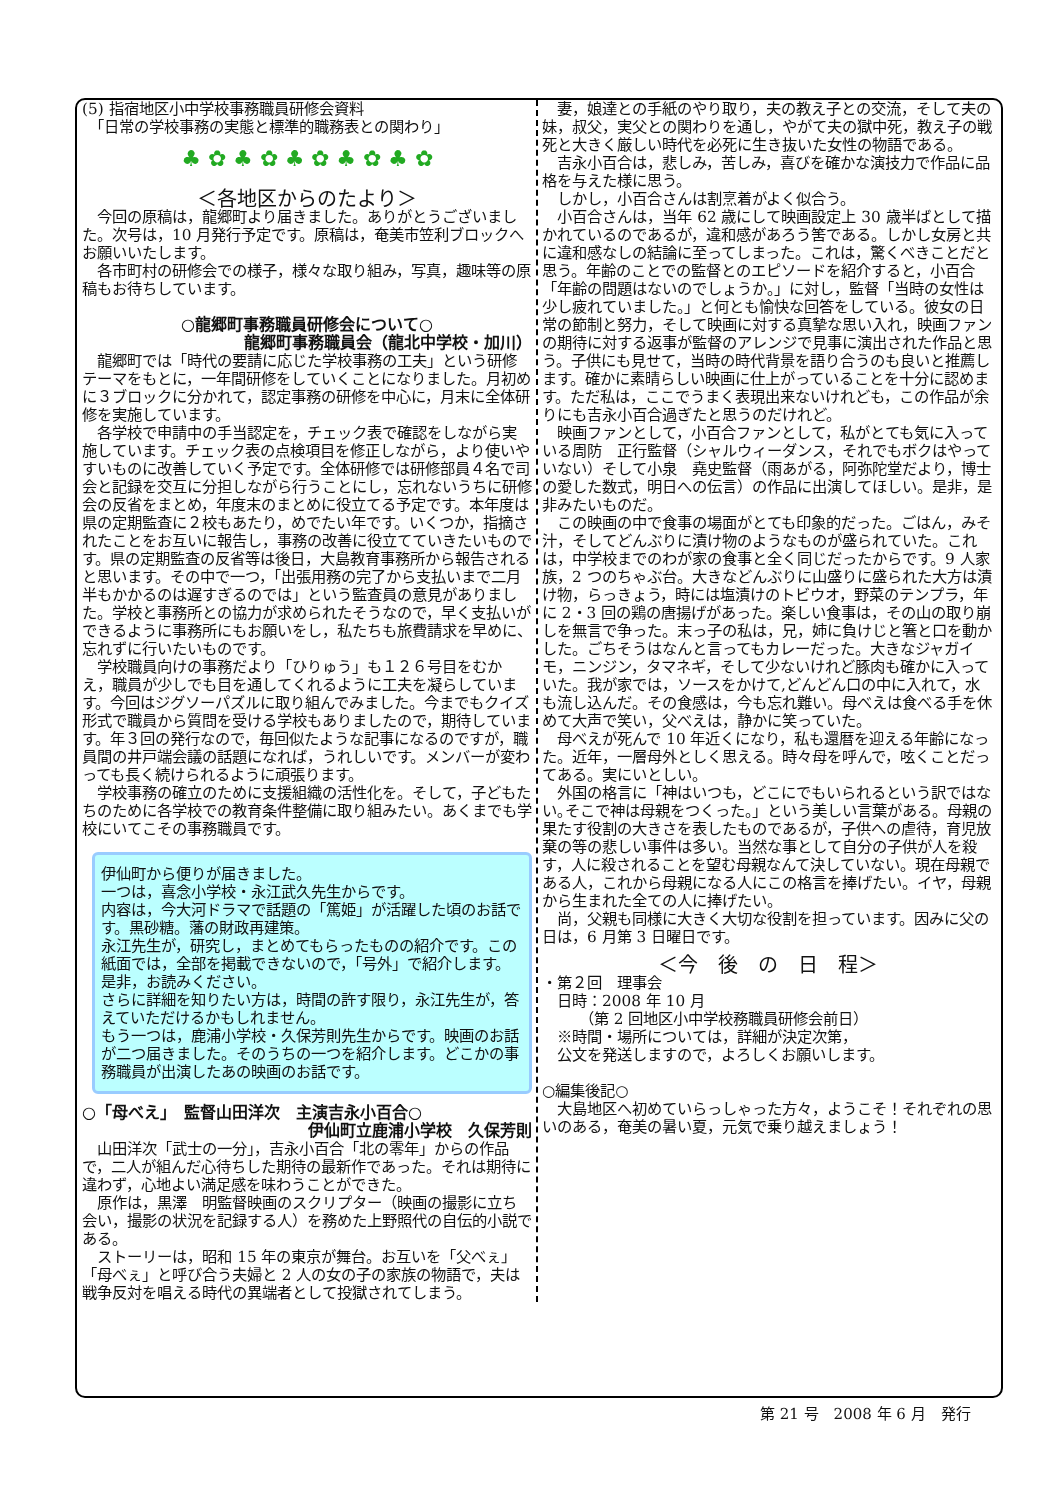(5) 指宿地区小中学校事務職員研修会資料
　「日常の学校事務の実態と標準的職務表との関わり」
♣ ✿ ♣ ✿ ♣ ✿ ♣ ✿ ♣ ✿
＜各地区からのたより＞
今回の原稿は，龍郷町より届きました。ありがとうございました。次号は，10 月発行予定です。原稿は，奄美市笠利ブロックへお願いいたします。
各市町村の研修会での様子，様々な取り組み，写真，趣味等の原稿もお待ちしています。
○龍郷町事務職員研修会について○
龍郷町事務職員会（龍北中学校・加川）
龍郷町では「時代の要請に応じた学校事務の工夫」という研修テーマをもとに，一年間研修をしていくことになりました。月初めに３ブロックに分かれて，認定事務の研修を中心に，月末に全体研修を実施しています。
各学校で申請中の手当認定を，チェック表で確認をしながら実施しています。チェック表の点検項目を修正しながら，より使いやすいものに改善していく予定です。全体研修では研修部員４名で司会と記録を交互に分担しながら行うことにし，忘れないうちに研修会の反省をまとめ，年度末のまとめに役立てる予定です。本年度は県の定期監査に２校もあたり，めでたい年です。いくつか，指摘されたことをお互いに報告し，事務の改善に役立てていきたいものです。県の定期監査の反省等は後日，大島教育事務所から報告されると思います。その中で一つ，「出張用務の完了から支払いまで二月半もかかるのは遅すぎるのでは」という監査員の意見がありました。学校と事務所との協力が求められたそうなので，早く支払いができるように事務所にもお願いをし，私たちも旅費請求を早めに、忘れずに行いたいものです。
学校職員向けの事務だより「ひりゅう」も１２６号目をむかえ，職員が少しでも目を通してくれるように工夫を凝らしています。今回はジグソーパズルに取り組んでみました。今までもクイズ形式で職員から質問を受ける学校もありましたので，期待しています。年３回の発行なので，毎回似たような記事になるのですが，職員間の井戸端会議の話題になれば，うれしいです。メンバーが変わっても長く続けられるように頑張ります。
学校事務の確立のために支援組織の活性化を。そして，子どもたちのために各学校での教育条件整備に取り組みたい。あくまでも学校にいてこその事務職員です。
伊仙町から便りが届きました。
一つは，喜念小学校・永江武久先生からです。
内容は，今大河ドラマで話題の「篤姫」が活躍した頃のお話です。黒砂糖。藩の財政再建策。
永江先生が，研究し，まとめてもらったものの紹介です。この紙面では，全部を掲載できないので，「号外」で紹介します。是非，お読みください。
さらに詳細を知りたい方は，時間の許す限り，永江先生が，答えていただけるかもしれません。
もう一つは，鹿浦小学校・久保芳則先生からです。映画のお話が二つ届きました。そのうちの一つを紹介します。どこかの事務職員が出演したあの映画のお話です。
○「母べえ」　監督山田洋次　主演吉永小百合○
伊仙町立鹿浦小学校　久保芳則
山田洋次「武士の一分」，吉永小百合「北の零年」からの作品で，二人が組んだ心待ちした期待の最新作であった。それは期待に違わず，心地よい満足感を味わうことができた。
原作は，黒澤　明監督映画のスクリプター（映画の撮影に立ち会い，撮影の状況を記録する人）を務めた上野照代の自伝的小説である。
ストーリーは，昭和 15 年の東京が舞台。お互いを「父べぇ」「母べぇ」と呼び合う夫婦と 2 人の女の子の家族の物語で，夫は戦争反対を唱える時代の異端者として投獄されてしまう。
妻，娘達との手紙のやり取り，夫の教え子との交流，そして夫の妹，叔父，実父との関わりを通し，やがて夫の獄中死，教え子の戦死と大きく厳しい時代を必死に生き抜いた女性の物語である。
吉永小百合は，悲しみ，苦しみ，喜びを確かな演技力で作品に品格を与えた様に思う。
しかし，小百合さんは割烹着がよく似合う。
小百合さんは，当年 62 歳にして映画設定上 30 歳半ばとして描かれているのであるが，違和感があろう筈である。しかし女房と共に違和感なしの結論に至ってしまった。これは，驚くべきことだと思う。年齢のことでの監督とのエピソードを紹介すると，小百合「年齢の問題はないのでしょうか。」に対し，監督「当時の女性は少し疲れていました。」と何とも愉快な回答をしている。彼女の日常の節制と努力，そして映画に対する真摯な思い入れ，映画ファンの期待に対する返事が監督のアレンジで見事に演出された作品と思う。子供にも見せて，当時の時代背景を語り合うのも良いと推薦します。確かに素晴らしい映画に仕上がっていることを十分に認めます。ただ私は，ここでうまく表現出来ないけれども，この作品が余りにも吉永小百合過ぎたと思うのだけれど。
映画ファンとして，小百合ファンとして，私がとても気に入っている周防　正行監督（シャルウィーダンス，それでもボクはやっていない）そして小泉　堯史監督（雨あがる，阿弥陀堂だより，博士の愛した数式，明日への伝言）の作品に出演してほしい。是非，是非みたいものだ。
この映画の中で食事の場面がとても印象的だった。ごはん，みそ汁，そしてどんぶりに漬け物のようなものが盛られていた。これは，中学校までのわが家の食事と全く同じだったからです。9 人家族，2 つのちゃぶ台。大きなどんぶりに山盛りに盛られた大方は漬け物，らっきょう，時には塩漬けのトビウオ，野菜のテンプラ，年に 2・3 回の鶏の唐揚げがあった。楽しい食事は，その山の取り崩しを無言で争った。末っ子の私は，兄，姉に負けじと箸と口を動かした。ごちそうはなんと言ってもカレーだった。大きなジャガイモ，ニンジン，タマネギ，そして少ないけれど豚肉も確かに入っていた。我が家では，ソースをかけて,どんどん口の中に入れて，水も流し込んだ。その食感は，今も忘れ難い。母べえは食べる手を休めて大声で笑い，父べえは，静かに笑っていた。
母べえが死んで 10 年近くになり，私も還暦を迎える年齢になった。近年，一層母外としく思える。時々母を呼んで，呟くことだってある。実にいとしい。
外国の格言に「神はいつも，どこにでもいられるという訳ではない｡そこで神は母親をつくった。」という美しい言葉がある。母親の果たす役割の大きさを表したものであるが，子供への虐待，育児放棄の等の悲しい事件は多い。当然な事として自分の子供が人を殺す，人に殺されることを望む母親なんて決していない。現在母親である人，これから母親になる人にこの格言を捧げたい。イヤ，母親から生まれた全ての人に捧げたい。
尚，父親も同様に大きく大切な役割を担っています。因みに父の日は，6 月第 3 日曜日です。
＜今　後　の　日　程＞
・第２回　理事会
　日時：2008 年 10 月
　　　（第 2 回地区小中学校務職員研修会前日）
　※時間・場所については，詳細が決定次第，
　公文を発送しますので，よろしくお願いします。
○編集後記○
大島地区へ初めていらっしゃった方々，ようこそ！それぞれの思いのある，奄美の暑い夏，元気で乗り越えましょう！
第 21 号　2008 年 6 月　発行